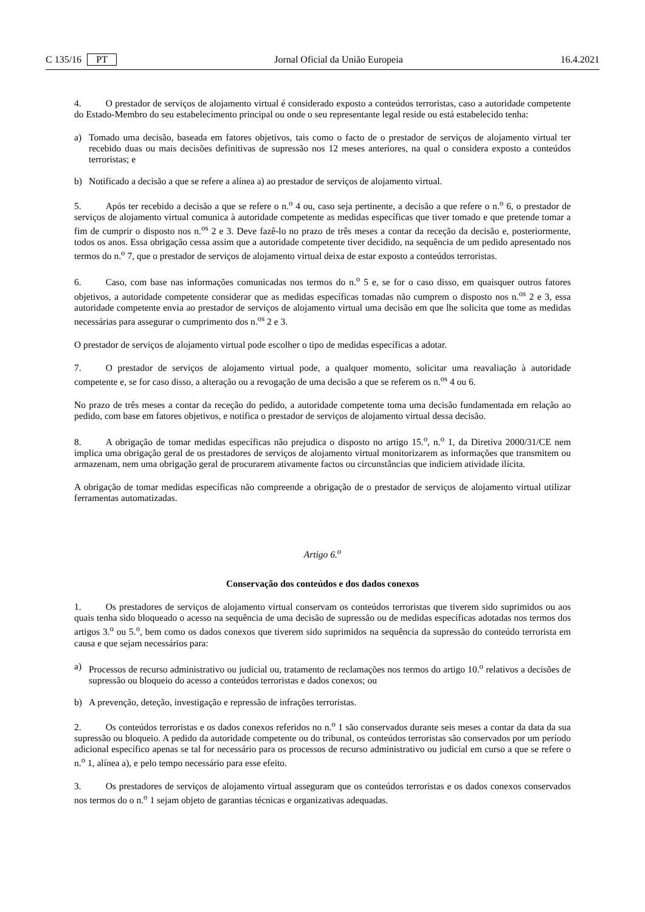C 135/16 PT Jornal Oficial da União Europeia 16.4.2021
4. O prestador de serviços de alojamento virtual é considerado exposto a conteúdos terroristas, caso a autoridade competente do Estado-Membro do seu estabelecimento principal ou onde o seu representante legal reside ou está estabelecido tenha:
a) Tomado uma decisão, baseada em fatores objetivos, tais como o facto de o prestador de serviços de alojamento virtual ter recebido duas ou mais decisões definitivas de supressão nos 12 meses anteriores, na qual o considera exposto a conteúdos terroristas; e
b) Notificado a decisão a que se refere a alínea a) ao prestador de serviços de alojamento virtual.
5. Após ter recebido a decisão a que se refere o n.<sup>o</sup> 4 ou, caso seja pertinente, a decisão a que refere o n.<sup>o</sup> 6, o prestador de serviços de alojamento virtual comunica à autoridade competente as medidas específicas que tiver tomado e que pretende tomar a fim de cumprir o disposto nos n.<sup>os</sup> 2 e 3. Deve fazê-lo no prazo de três meses a contar da receção da decisão e, posteriormente, todos os anos. Essa obrigação cessa assim que a autoridade competente tiver decidido, na sequência de um pedido apresentado nos termos do n.<sup>o</sup> 7, que o prestador de serviços de alojamento virtual deixa de estar exposto a conteúdos terroristas.
6. Caso, com base nas informações comunicadas nos termos do n.<sup>o</sup> 5 e, se for o caso disso, em quaisquer outros fatores objetivos, a autoridade competente considerar que as medidas específicas tomadas não cumprem o disposto nos n.<sup>os</sup> 2 e 3, essa autoridade competente envia ao prestador de serviços de alojamento virtual uma decisão em que lhe solicita que tome as medidas necessárias para assegurar o cumprimento dos n.<sup>os</sup> 2 e 3.
O prestador de serviços de alojamento virtual pode escolher o tipo de medidas específicas a adotar.
7. O prestador de serviços de alojamento virtual pode, a qualquer momento, solicitar uma reavaliação à autoridade competente e, se for caso disso, a alteração ou a revogação de uma decisão a que se referem os n.<sup>os</sup> 4 ou 6.
No prazo de três meses a contar da receção do pedido, a autoridade competente toma uma decisão fundamentada em relação ao pedido, com base em fatores objetivos, e notifica o prestador de serviços de alojamento virtual dessa decisão.
8. A obrigação de tomar medidas específicas não prejudica o disposto no artigo 15.<sup>o</sup>, n.<sup>o</sup> 1, da Diretiva 2000/31/CE nem implica uma obrigação geral de os prestadores de serviços de alojamento virtual monitorizarem as informações que transmitem ou armazenam, nem uma obrigação geral de procurarem ativamente factos ou circunstâncias que indiciem atividade ilícita.
A obrigação de tomar medidas específicas não compreende a obrigação de o prestador de serviços de alojamento virtual utilizar ferramentas automatizadas.
Artigo 6.<sup>o</sup>
Conservação dos conteúdos e dos dados conexos
1. Os prestadores de serviços de alojamento virtual conservam os conteúdos terroristas que tiverem sido suprimidos ou aos quais tenha sido bloqueado o acesso na sequência de uma decisão de supressão ou de medidas específicas adotadas nos termos dos artigos 3.<sup>o</sup> ou 5.<sup>o</sup>, bem como os dados conexos que tiverem sido suprimidos na sequência da supressão do conteúdo terrorista em causa e que sejam necessários para:
a) Processos de recurso administrativo ou judicial ou, tratamento de reclamações nos termos do artigo 10.<sup>o</sup> relativos a decisões de supressão ou bloqueio do acesso a conteúdos terroristas e dados conexos; ou
b) A prevenção, deteção, investigação e repressão de infrações terroristas.
2. Os conteúdos terroristas e os dados conexos referidos no n.<sup>o</sup> 1 são conservados durante seis meses a contar da data da sua supressão ou bloqueio. A pedido da autoridade competente ou do tribunal, os conteúdos terroristas são conservados por um período adicional específico apenas se tal for necessário para os processos de recurso administrativo ou judicial em curso a que se refere o n.<sup>o</sup> 1, alínea a), e pelo tempo necessário para esse efeito.
3. Os prestadores de serviços de alojamento virtual asseguram que os conteúdos terroristas e os dados conexos conservados nos termos do o n.<sup>o</sup> 1 sejam objeto de garantias técnicas e organizativas adequadas.